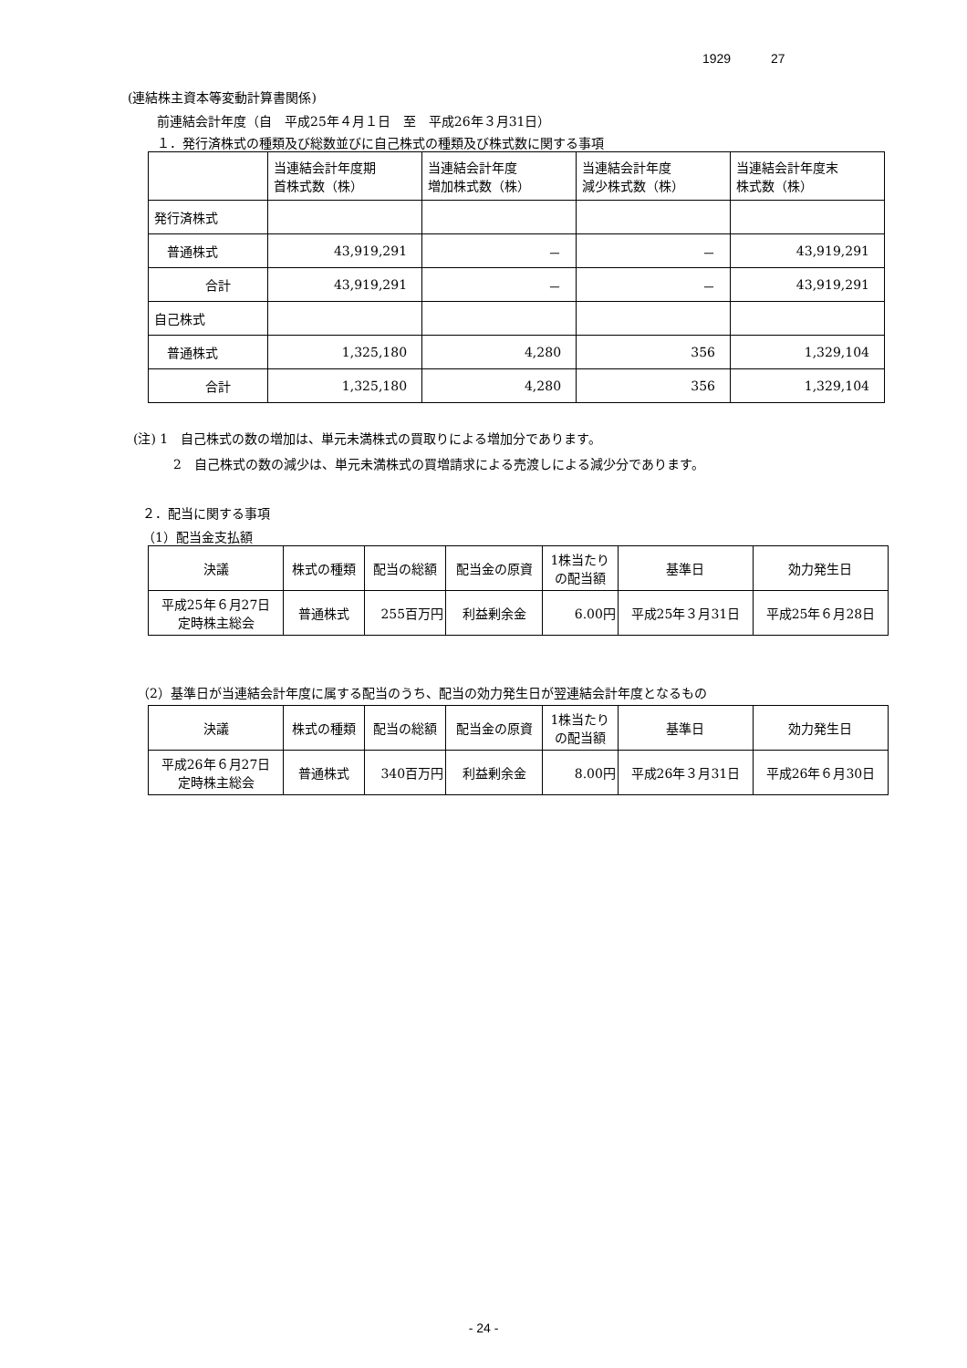1929 27
(連結株主資本等変動計算書関係)
前連結会計年度（自　平成25年４月１日　至　平成26年３月31日）
１．発行済株式の種類及び総数並びに自己株式の種類及び株式数に関する事項
| | 当連結会計年度期 首株式数（株） | 当連結会計年度 増加株式数（株） | 当連結会計年度 減少株式数（株） | 当連結会計年度末 株式数（株） |
| --- | --- | --- | --- | --- |
| 発行済株式 | | | | |
| 普通株式 | 43,919,291 | － | － | 43,919,291 |
| 合計 | 43,919,291 | － | － | 43,919,291 |
| 自己株式 | | | | |
| 普通株式 | 1,325,180 | 4,280 | 356 | 1,329,104 |
| 合計 | 1,325,180 | 4,280 | 356 | 1,329,104 |
(注) 1　自己株式の数の増加は、単元未満株式の買取りによる増加分であります。
2　自己株式の数の減少は、単元未満株式の買増請求による売渡しによる減少分であります。
２．配当に関する事項
（1）配当金支払額
| 決議 | 株式の種類 | 配当の総額 | 配当金の原資 | 1株当たり の配当額 | 基準日 | 効力発生日 |
| --- | --- | --- | --- | --- | --- | --- |
| 平成25年６月27日 定時株主総会 | 普通株式 | 255百万円 | 利益剰余金 | 6.00円 | 平成25年３月31日 | 平成25年６月28日 |
（2）基準日が当連結会計年度に属する配当のうち、配当の効力発生日が翌連結会計年度となるもの
| 決議 | 株式の種類 | 配当の総額 | 配当金の原資 | 1株当たり の配当額 | 基準日 | 効力発生日 |
| --- | --- | --- | --- | --- | --- | --- |
| 平成26年６月27日 定時株主総会 | 普通株式 | 340百万円 | 利益剰余金 | 8.00円 | 平成26年３月31日 | 平成26年６月30日 |
- 24 -